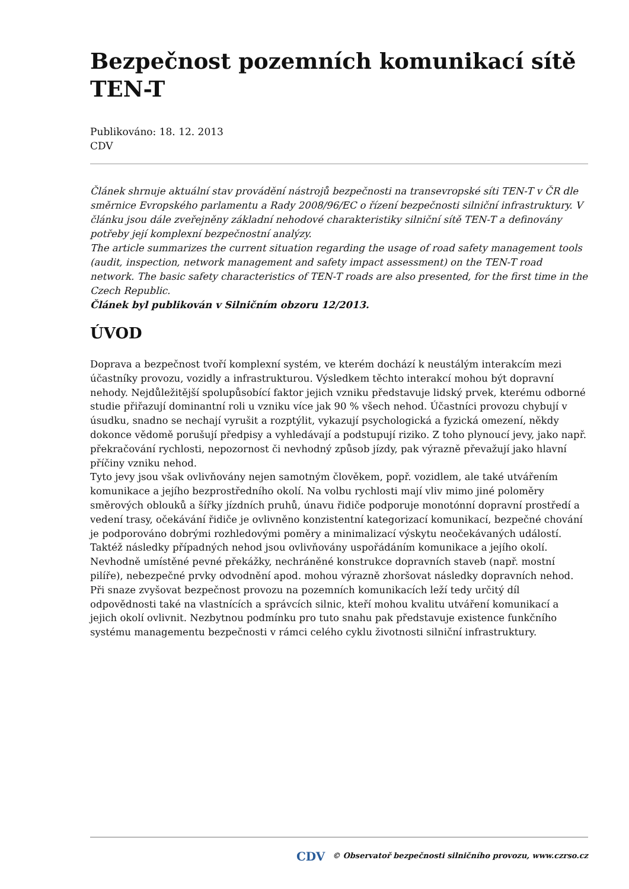Bezpečnost pozemních komunikací sítě TEN-T
Publikováno: 18. 12. 2013
CDV
Článek shrnuje aktuální stav provádění nástrojů bezpečnosti na transevropské síti TEN-T v ČR dle směrnice Evropského parlamentu a Rady 2008/96/EC o řízení bezpečnosti silniční infrastruktury. V článku jsou dále zveřejněny základní nehodové charakteristiky silniční sítě TEN-T a definovány potřeby její komplexní bezpečnostní analýzy.
The article summarizes the current situation regarding the usage of road safety management tools (audit, inspection, network management and safety impact assessment) on the TEN-T road network. The basic safety characteristics of TEN-T roads are also presented, for the first time in the Czech Republic.
Článek byl publikován v Silničním obzoru 12/2013.
ÚVOD
Doprava a bezpečnost tvoří komplexní systém, ve kterém dochází k neustálým interakcím mezi účastníky provozu, vozidly a infrastrukturou. Výsledkem těchto interakcí mohou být dopravní nehody. Nejdůležitější spolupůsobící faktor jejich vzniku představuje lidský prvek, kterému odborné studie přiřazují dominantní roli u vzniku více jak 90 % všech nehod. Účastníci provozu chybují v úsudku, snadno se nechají vyrušit a rozptýlit, vykazují psychologická a fyzická omezení, někdy dokonce vědomě porušují předpisy a vyhledávají a podstupují riziko. Z toho plynoucí jevy, jako např. překračování rychlosti, nepozornost či nevhodný způsob jízdy, pak výrazně převažují jako hlavní příčiny vzniku nehod.
Tyto jevy jsou však ovlivňovány nejen samotným člověkem, popř. vozidlem, ale také utvářením komunikace a jejího bezprostředního okolí. Na volbu rychlosti mají vliv mimo jiné poloměry směrových oblouků a šířky jízdních pruhů, únavu řidiče podporuje monotónní dopravní prostředí a vedení trasy, očekávání řidiče je ovlivněno konzistentní kategorizací komunikací, bezpečné chování je podporováno dobrými rozhledovými poměry a minimalizací výskytu neočekávaných událostí. Taktéž následky případných nehod jsou ovlivňovány uspořádáním komunikace a jejího okolí. Nevhodně umístěné pevné překážky, nechráněné konstrukce dopravních staveb (např. mostní pilíře), nebezpečné prvky odvodnění apod. mohou výrazně zhoršovat následky dopravních nehod.
Při snaze zvyšovat bezpečnost provozu na pozemních komunikacích leží tedy určitý díl odpovědnosti také na vlastnících a správcích silnic, kteří mohou kvalitu utváření komunikací a jejich okolí ovlivnit. Nezbytnou podmínku pro tuto snahu pak představuje existence funkčního systému managementu bezpečnosti v rámci celého cyklu životnosti silniční infrastruktury.
CDV © Observatoř bezpečnosti silničního provozu, www.czrso.cz